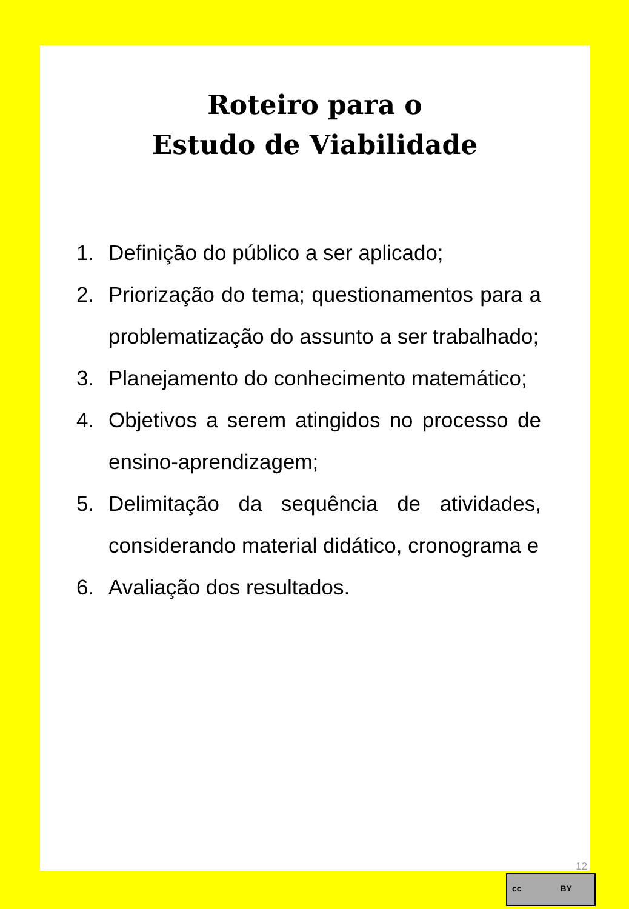Roteiro para o
Estudo de Viabilidade
1. Definição do público a ser aplicado;
2. Priorização do tema; questionamentos para a problematização do assunto a ser trabalhado;
3. Planejamento do conhecimento matemático;
4. Objetivos a serem atingidos no processo de ensino-aprendizagem;
5. Delimitação da sequência de atividades, considerando material didático, cronograma e
6. Avaliação dos resultados.
12
cc BY